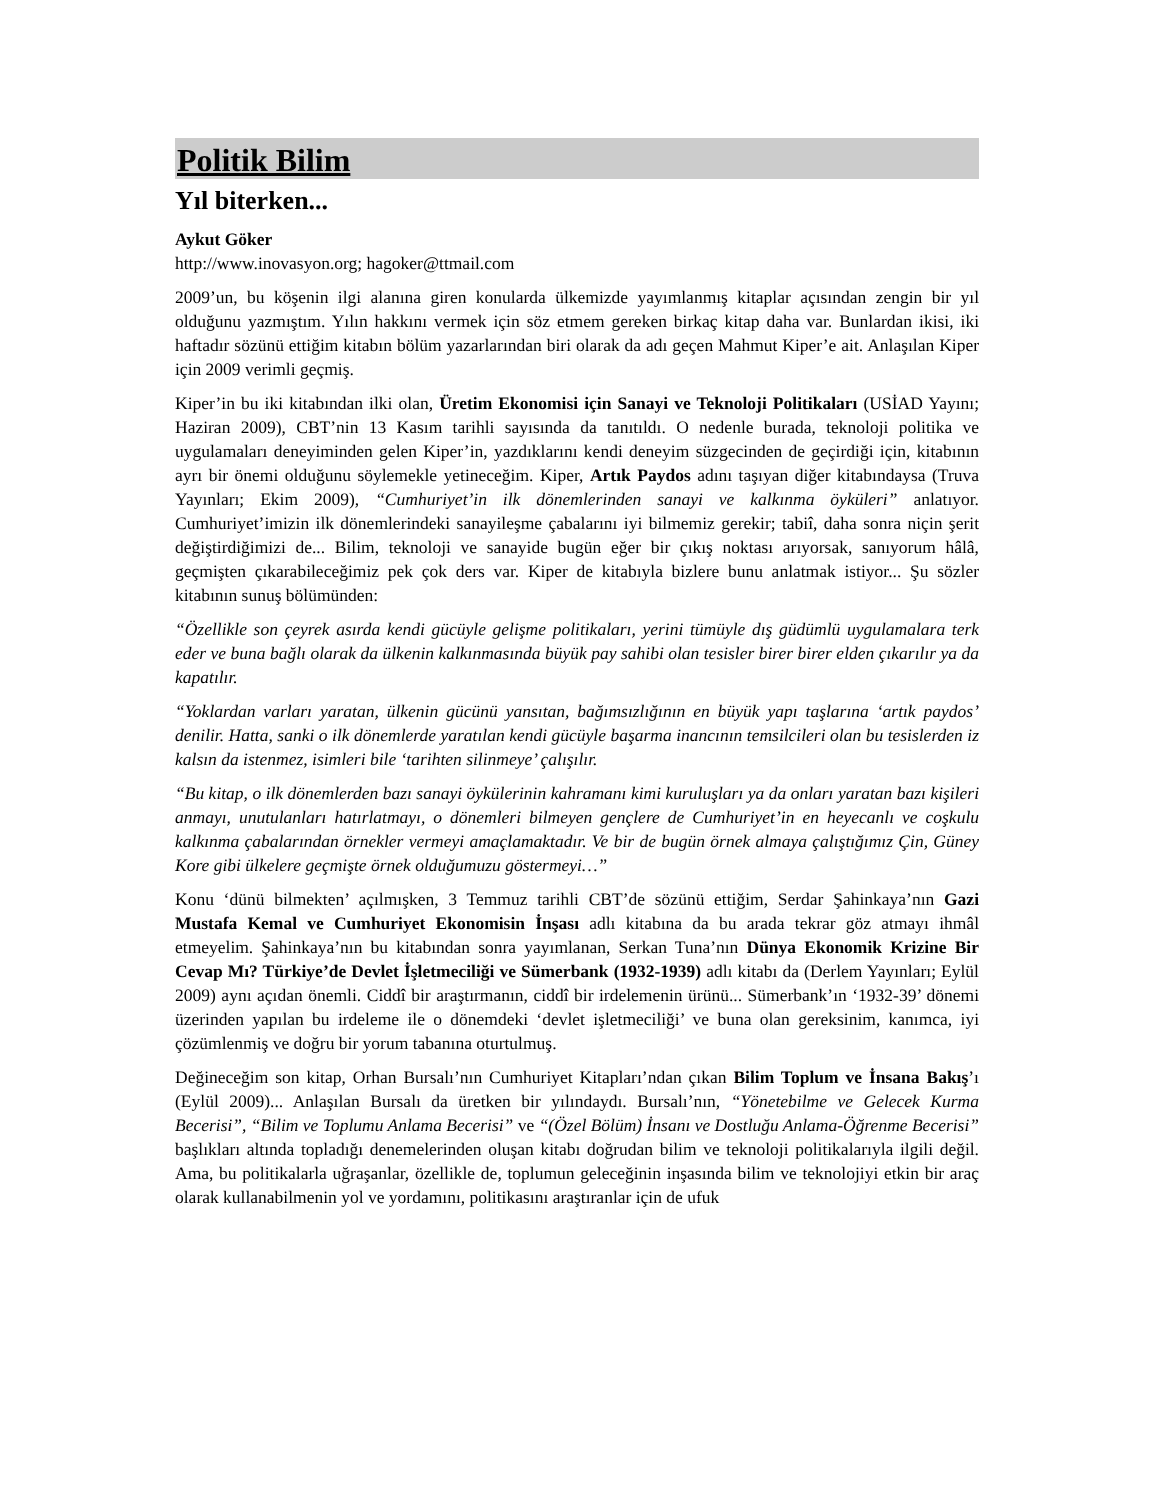Politik Bilim
Yıl biterken...
Aykut Göker
http://www.inovasyon.org; hagoker@ttmail.com
2009’un, bu köşenin ilgi alanına giren konularda ülkemizde yayımlanmış kitaplar açısından zengin bir yıl olduğunu yazmıştım. Yılın hakkını vermek için söz etmem gereken birkaç kitap daha var. Bunlardan ikisi, iki haftadır sözünü ettiğim kitabın bölüm yazarlarından biri olarak da adı geçen Mahmut Kiper’e ait. Anlaşılan Kiper için 2009 verimli geçmiş.
Kiper’in bu iki kitabından ilki olan, Üretim Ekonomisi için Sanayi ve Teknoloji Politikaları (USİAD Yayını; Haziran 2009), CBT’nin 13 Kasım tarihli sayısında da tanıtıldı. O nedenle burada, teknoloji politika ve uygulamaları deneyiminden gelen Kiper’in, yazdıklarını kendi deneyim süzgecinden de geçirdiği için, kitabının ayrı bir önemi olduğunu söylemekle yetineceğim. Kiper, Artık Paydos adını taşıyan diğer kitabındaysa (Truva Yayınları; Ekim 2009), “Cumhuriyet’in ilk dönemlerinden sanayi ve kalkınma öyküleri” anlatıyor. Cumhuriyet’imizin ilk dönemlerindeki sanayileşme çabalarını iyi bilmemiz gerekir; tabiî, daha sonra niçin şerit değiştirdiğimizi de... Bilim, teknoloji ve sanayide bugün eğer bir çıkış noktası arıyorsak, sanıyorum hâlâ, geçmişten çıkarabileceğimiz pek çok ders var. Kiper de kitabıyla bizlere bunu anlatmak istiyor... Şu sözler kitabının sunuş bölümünden:
“Özellikle son çeyrek asırda kendi gücüyle gelişme politikaları, yerini tümüyle dış güdümlü uygulamalara terk eder ve buna bağlı olarak da ülkenin kalkınmasında büyük pay sahibi olan tesisler birer birer elden çıkarılır ya da kapatılır.
“Yoklardan varları yaratan, ülkenin gücünü yansıtan, bağımsızlığının en büyük yapı taşlarına ‘artık paydos’ denilir. Hatta, sanki o ilk dönemlerde yaratılan kendi gücüyle başarma inancının temsilcileri olan bu tesislerden iz kalsın da istenmez, isimleri bile ‘tarihten silinmeye’ çalışılır.
“Bu kitap, o ilk dönemlerden bazı sanayi öykülerinin kahramanı kimi kuruluşları ya da onları yaratan bazı kişileri anmayı, unutulanları hatırlatmayı, o dönemleri bilmeyen gençlere de Cumhuriyet’in en heyecanlı ve coşkulu kalkınma çabalarından örnekler vermeyi amaçlamaktadır. Ve bir de bugün örnek almaya çalıştığımız Çin, Güney Kore gibi ülkelere geçmişte örnek olduğumuzu göstermeyi…”
Konu ‘dünü bilmekten’ açılmışken, 3 Temmuz tarihli CBT’de sözünü ettiğim, Serdar Şahinkaya’nın Gazi Mustafa Kemal ve Cumhuriyet Ekonomisin İnşası adlı kitabına da bu arada tekrar göz atmayı ihmâl etmeyelim. Şahinkaya’nın bu kitabından sonra yayımlanan, Serkan Tuna’nın Dünya Ekonomik Krizine Bir Cevap Mı? Türkiye’de Devlet İşletmeciliği ve Sümerbank (1932-1939) adlı kitabı da (Derlem Yayınları; Eylül 2009) aynı açıdan önemli. Ciddî bir araştırmanın, ciddî bir irdelemenin ürünü... Sümerbank’ın ‘1932-39’ dönemi üzerinden yapılan bu irdeleme ile o dönemdeki ‘devlet işletmeciliği’ ve buna olan gereksinim, kanımca, iyi çözümlenmiş ve doğru bir yorum tabanına oturtulmuş.
Değineceğim son kitap, Orhan Bursalı’nın Cumhuriyet Kitapları’ndan çıkan Bilim Toplum ve İnsana Bakış’ı (Eylül 2009)... Anlaşılan Bursalı da üretken bir yılındaydı. Bursalı’nın, “Yönetebilme ve Gelecek Kurma Becerisi”, “Bilim ve Toplumu Anlama Becerisi” ve “(Özel Bölüm) İnsanı ve Dostluğu Anlama-Öğrenme Becerisi” başlıkları altında topladığı denemelerinden oluşan kitabı doğrudan bilim ve teknoloji politikalarıyla ilgili değil. Ama, bu politikalarla uğraşanlar, özellikle de, toplumun geleceğinin inşasında bilim ve teknolojiyi etkin bir araç olarak kullanabilmenin yol ve yordamını, politikasını araştıranlar için de ufuk